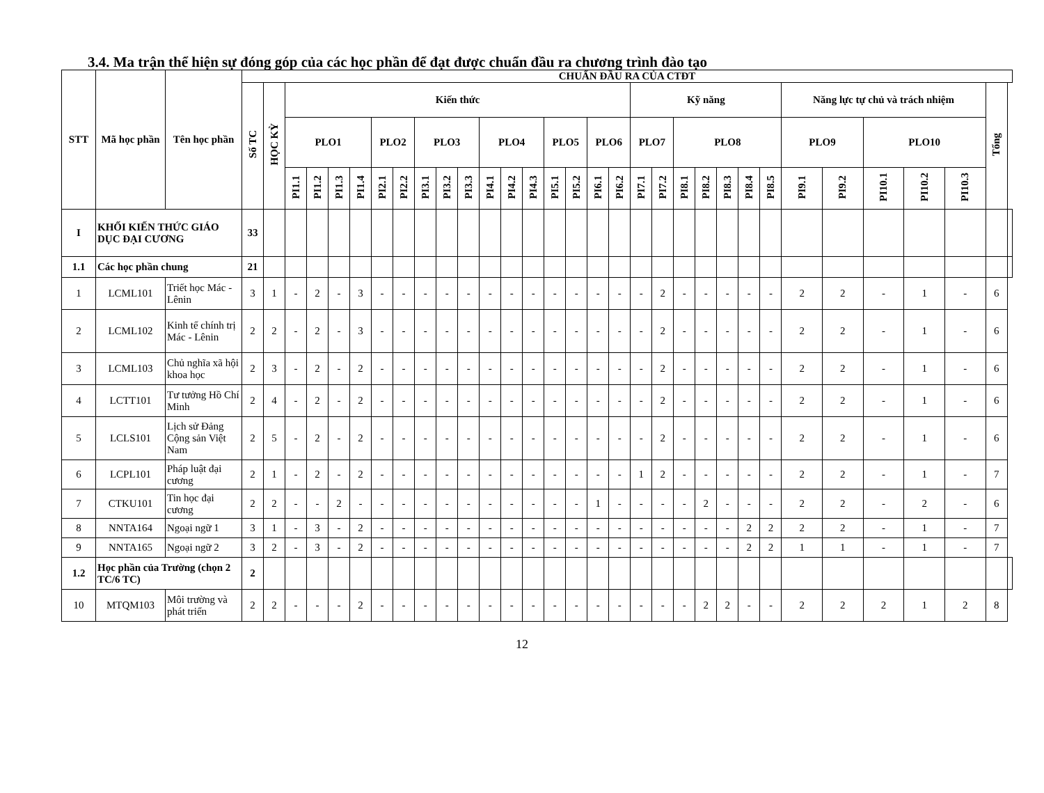3.4. Ma trận thể hiện sự đóng góp của các học phần để đạt được chuẩn đầu ra chương trình đào tạo
| STT | Mã học phần | Tên học phần | CHUẨN ĐẦU RA CỦA CTĐT | | | | | | | | | | | | | | | | | | | | | | | | | | | | | | | |
| --- | --- | --- | --- | --- | --- | --- | --- | --- | --- | --- | --- | --- | --- | --- | --- | --- | --- | --- | --- | --- | --- | --- | --- | --- | --- | --- | --- | --- | --- | --- | --- | --- | --- | --- |
| | | | Số TC | HỌC KỲ | Kiến thức | | | | | | | | | | | | | | | | Kỹ năng | | | | | | | Năng lực tự chủ và trách nhiệm | | | | | Tổng | |
| | | | | | PLO1 | | | | PLO2 | | PLO3 | | | PLO4 | | | PLO5 | | PLO6 | | PLO7 | | PLO8 | | | | | PLO9 | | PLO10 | | | | |
| | | | | | PI1.1 | PI1.2 | PI1.3 | PI1.4 | PI2.1 | PI2.2 | PI3.1 | PI3.2 | PI3.3 | PI4.1 | PI4.2 | PI4.3 | PI5.1 | PI5.2 | PI6.1 | PI6.2 | PI7.1 | PI7.2 | PI8.1 | PI8.2 | PI8.3 | PI8.4 | PI8.5 | PI9.1 | PI9.2 | PI10.1 | PI10.2 | PI10.3 | | |
| I | KHỐI KIẾN THỨC GIÁO DỤC ĐẠI CƯƠNG | | 33 | | | | | | | | | | | | | | | | | | | | | | | | | | | | | | | |
| 1.1 | Các học phần chung | | 21 | | | | | | | | | | | | | | | | | | | | | | | | | | | | | | | |
| 1 | LCML101 | Triết học Mác - Lênin | 3 | 1 | - | 2 | - | 3 | - | - | - | - | - | - | - | - | - | - | - | - | - | 2 | - | - | - | - | - | 2 | 2 | - | 1 | - | 6 | |
| 2 | LCML102 | Kinh tế chính trị Mác - Lênin | 2 | 2 | - | 2 | - | 3 | - | - | - | - | - | - | - | - | - | - | - | - | - | 2 | - | - | - | - | - | 2 | 2 | - | 1 | - | 6 | |
| 3 | LCML103 | Chủ nghĩa xã hội khoa học | 2 | 3 | - | 2 | - | 2 | - | - | - | - | - | - | - | - | - | - | - | - | - | 2 | - | - | - | - | - | 2 | 2 | - | 1 | - | 6 | |
| 4 | LCTT101 | Tư tưởng Hồ Chí Minh | 2 | 4 | - | 2 | - | 2 | - | - | - | - | - | - | - | - | - | - | - | - | - | 2 | - | - | - | - | - | 2 | 2 | - | 1 | - | 6 | |
| 5 | LCLS101 | Lịch sử Đảng Cộng sản Việt Nam | 2 | 5 | - | 2 | - | 2 | - | - | - | - | - | - | - | - | - | - | - | - | - | 2 | - | - | - | - | - | 2 | 2 | - | 1 | - | 6 | |
| 6 | LCPL101 | Pháp luật đại cương | 2 | 1 | - | 2 | - | 2 | - | - | - | - | - | - | - | - | - | - | - | - | 1 | 2 | - | - | - | - | - | 2 | 2 | - | 1 | - | 7 | |
| 7 | CTKU101 | Tin học đại cương | 2 | 2 | - | - | 2 | - | - | - | - | - | - | - | - | - | - | - | 1 | - | - | - | - | 2 | - | - | - | 2 | 2 | - | 2 | - | 6 | |
| 8 | NNTA164 | Ngoại ngữ 1 | 3 | 1 | - | 3 | - | 2 | - | - | - | - | - | - | - | - | - | - | - | - | - | - | - | - | - | 2 | 2 | 2 | 2 | - | 1 | - | 7 | |
| 9 | NNTA165 | Ngoại ngữ 2 | 3 | 2 | - | 3 | - | 2 | - | - | - | - | - | - | - | - | - | - | - | - | - | - | - | - | - | 2 | 2 | 1 | 1 | - | 1 | - | 7 | |
| 1.2 | Học phần của Trường (chọn 2 TC/6 TC) | | 2 | | | | | | | | | | | | | | | | | | | | | | | | | | | | | | | |
| 10 | MTQM103 | Môi trường và phát triển | 2 | 2 | - | - | - | 2 | - | - | - | - | - | - | - | - | - | - | - | - | - | - | - | 2 | 2 | - | - | 2 | 2 | 2 | 1 | 2 | 8 | |
12